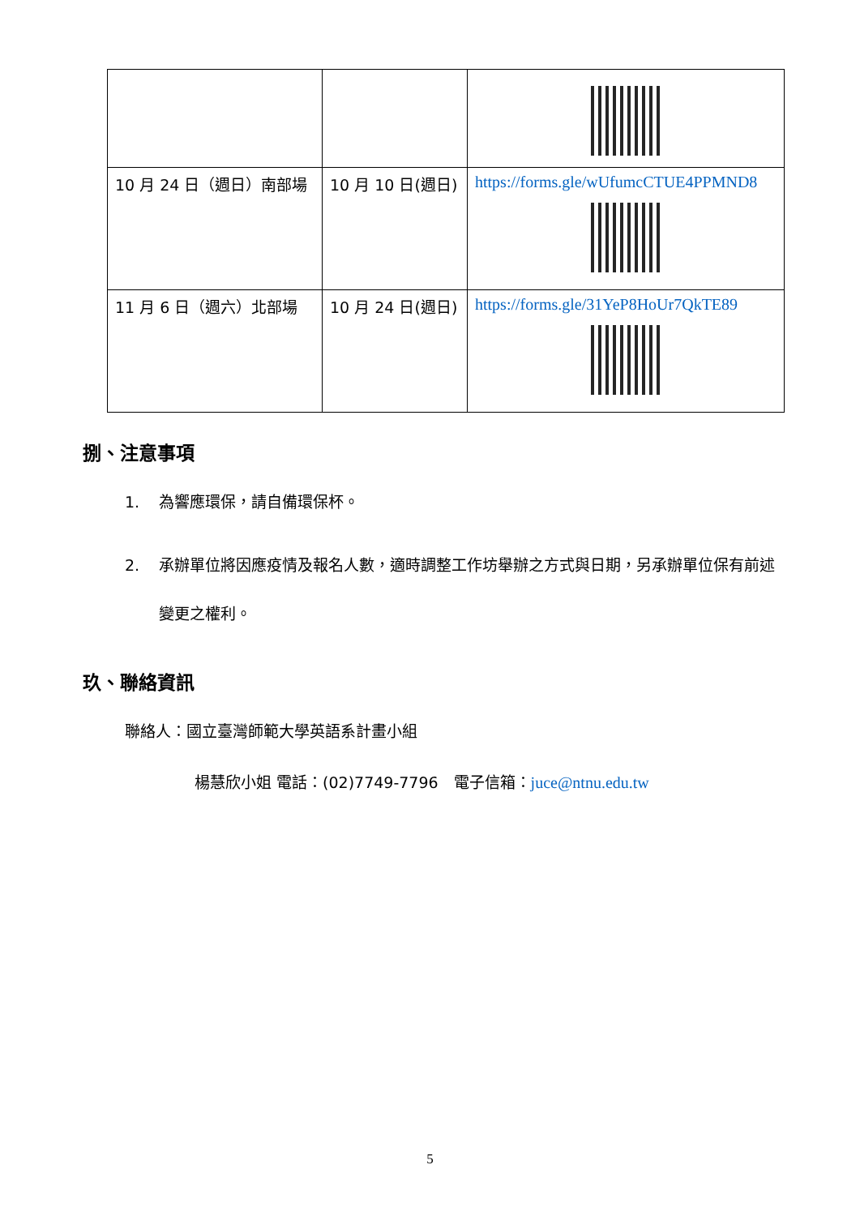| 10 月 24 日（週日）南部場 | 10 月 10 日(週日) | https://forms.gle/wUfumcCTUE4PPMND8 |
| 11 月 6 日（週六）北部場 | 10 月 24 日(週日) | https://forms.gle/31YeP8HoUr7QkTE89 |
捌、注意事項
1. 為響應環保，請自備環保杯。
2. 承辦單位將因應疫情及報名人數，適時調整工作坊舉辦之方式與日期，另承辦單位保有前述變更之權利。
玖、聯絡資訊
聯絡人：國立臺灣師範大學英語系計畫小組
楊慧欣小姐 電話：(02)7749-7796　電子信箱：juce@ntnu.edu.tw
5